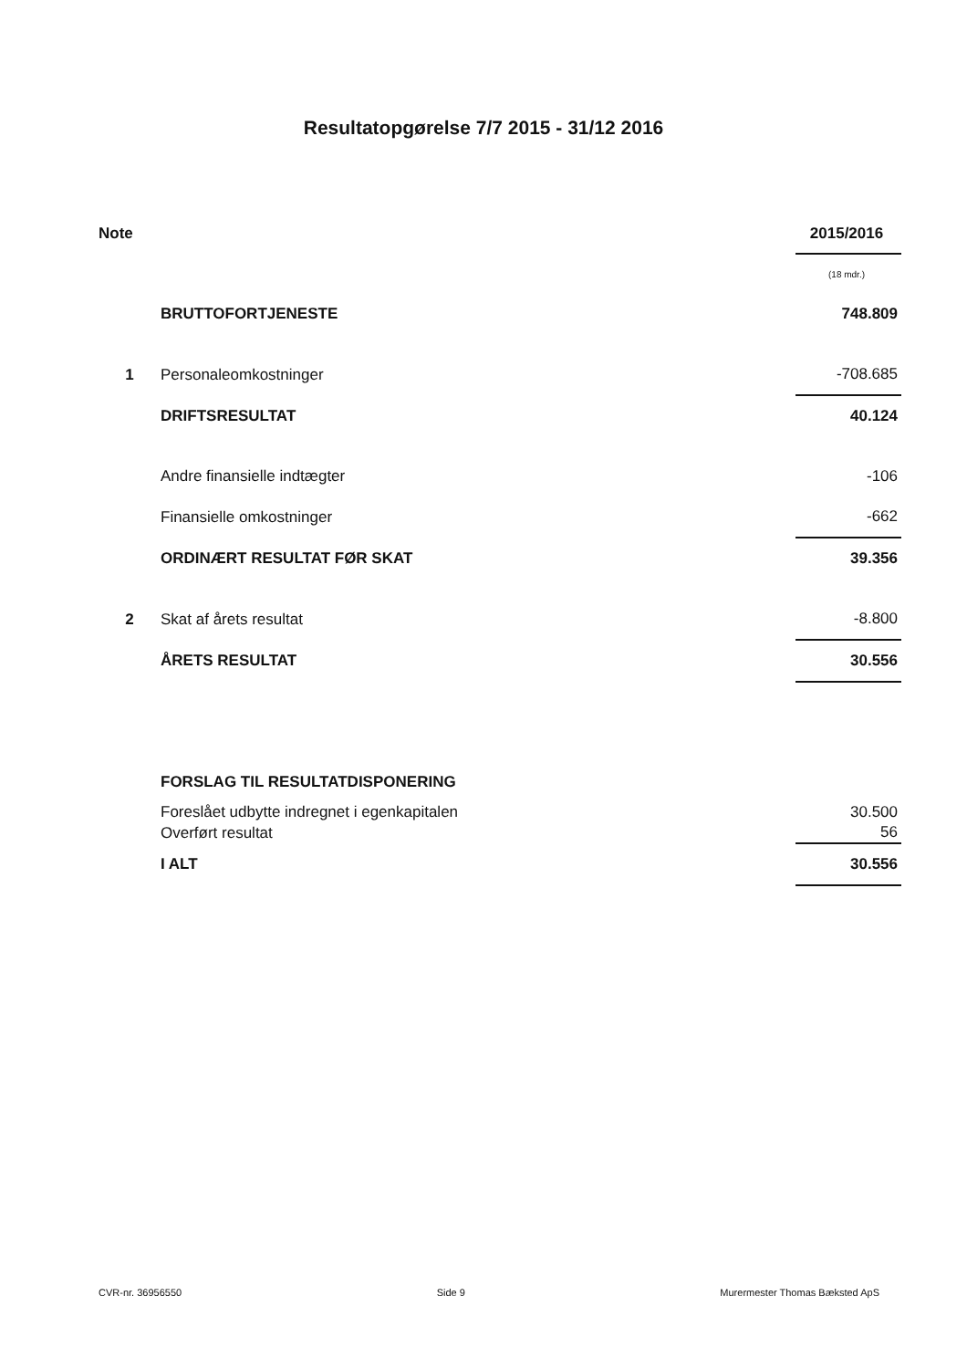Resultatopgørelse 7/7 2015 - 31/12 2016
| Note | | 2015/2016 |
| | | (18 mdr.) |
| | BRUTTOFORTJENESTE | 748.809 |
| 1 | Personaleomkostninger | -708.685 |
| | DRIFTSRESULTAT | 40.124 |
| | Andre finansielle indtægter | -106 |
| | Finansielle omkostninger | -662 |
| | ORDINÆRT RESULTAT FØR SKAT | 39.356 |
| 2 | Skat af årets resultat | -8.800 |
| | ÅRETS RESULTAT | 30.556 |
| | FORSLAG TIL RESULTATDISPONERING | |
| | Foreslået udbytte indregnet i egenkapitalen | 30.500 |
| | Overført resultat | 56 |
| | I ALT | 30.556 |
CVR-nr. 36956550 Side 9 Murermester Thomas Bæksted ApS